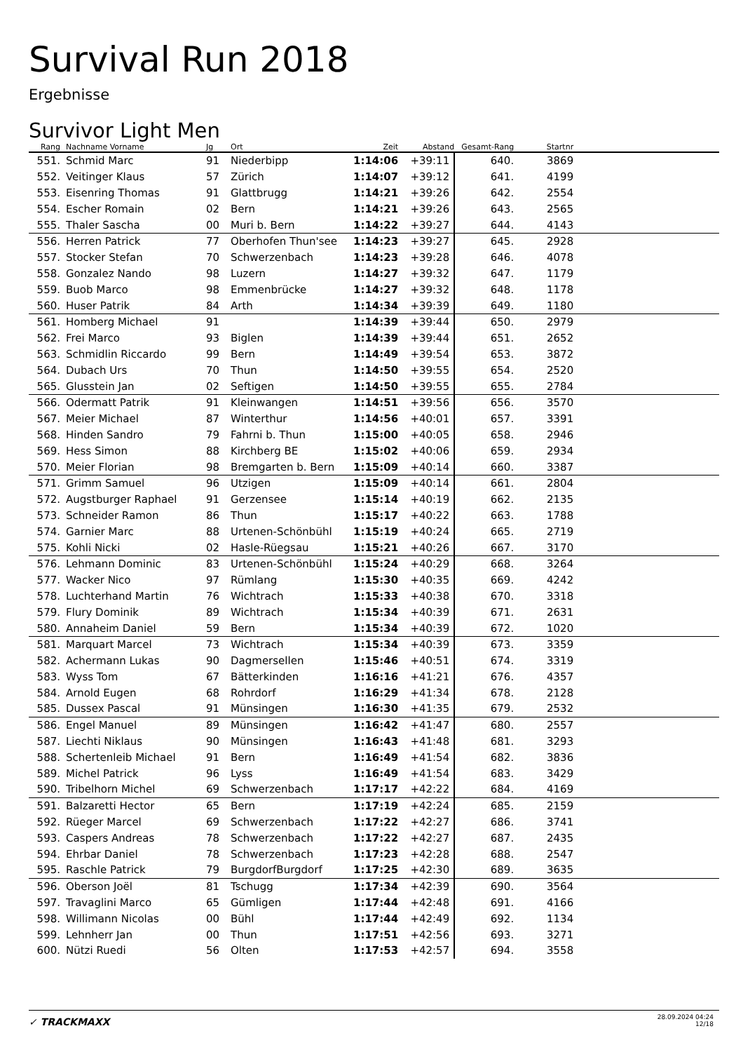Survival Run 2018
Ergebnisse
Survivor Light Men
| Rang | Nachname Vorname | Jg | Ort | Zeit | Abstand | Gesamt-Rang | Startnr | |
| --- | --- | --- | --- | --- | --- | --- | --- | --- |
| 551. | Schmid Marc | 91 | Niederbipp | 1:14:06 | +39:11 | 640. | 3869 | |
| 552. | Veitinger Klaus | 57 | Zürich | 1:14:07 | +39:12 | 641. | 4199 | |
| 553. | Eisenring Thomas | 91 | Glattbrugg | 1:14:21 | +39:26 | 642. | 2554 | |
| 554. | Escher Romain | 02 | Bern | 1:14:21 | +39:26 | 643. | 2565 | |
| 555. | Thaler Sascha | 00 | Muri b. Bern | 1:14:22 | +39:27 | 644. | 4143 | |
| 556. | Herren Patrick | 77 | Oberhofen Thun'see | 1:14:23 | +39:27 | 645. | 2928 | |
| 557. | Stocker Stefan | 70 | Schwerzenbach | 1:14:23 | +39:28 | 646. | 4078 | |
| 558. | Gonzalez Nando | 98 | Luzern | 1:14:27 | +39:32 | 647. | 1179 | |
| 559. | Buob Marco | 98 | Emmenbrücke | 1:14:27 | +39:32 | 648. | 1178 | |
| 560. | Huser Patrik | 84 | Arth | 1:14:34 | +39:39 | 649. | 1180 | |
| 561. | Homberg Michael | 91 | | 1:14:39 | +39:44 | 650. | 2979 | |
| 562. | Frei Marco | 93 | Biglen | 1:14:39 | +39:44 | 651. | 2652 | |
| 563. | Schmidlin Riccardo | 99 | Bern | 1:14:49 | +39:54 | 653. | 3872 | |
| 564. | Dubach Urs | 70 | Thun | 1:14:50 | +39:55 | 654. | 2520 | |
| 565. | Glusstein Jan | 02 | Seftigen | 1:14:50 | +39:55 | 655. | 2784 | |
| 566. | Odermatt Patrik | 91 | Kleinwangen | 1:14:51 | +39:56 | 656. | 3570 | |
| 567. | Meier Michael | 87 | Winterthur | 1:14:56 | +40:01 | 657. | 3391 | |
| 568. | Hinden Sandro | 79 | Fahrni b. Thun | 1:15:00 | +40:05 | 658. | 2946 | |
| 569. | Hess Simon | 88 | Kirchberg BE | 1:15:02 | +40:06 | 659. | 2934 | |
| 570. | Meier Florian | 98 | Bremgarten b. Bern | 1:15:09 | +40:14 | 660. | 3387 | |
| 571. | Grimm Samuel | 96 | Utzigen | 1:15:09 | +40:14 | 661. | 2804 | |
| 572. | Augstburger Raphael | 91 | Gerzensee | 1:15:14 | +40:19 | 662. | 2135 | |
| 573. | Schneider Ramon | 86 | Thun | 1:15:17 | +40:22 | 663. | 1788 | |
| 574. | Garnier Marc | 88 | Urtenen-Schönbühl | 1:15:19 | +40:24 | 665. | 2719 | |
| 575. | Kohli Nicki | 02 | Hasle-Rüegsau | 1:15:21 | +40:26 | 667. | 3170 | |
| 576. | Lehmann Dominic | 83 | Urtenen-Schönbühl | 1:15:24 | +40:29 | 668. | 3264 | |
| 577. | Wacker Nico | 97 | Rümlang | 1:15:30 | +40:35 | 669. | 4242 | |
| 578. | Luchterhand Martin | 76 | Wichtrach | 1:15:33 | +40:38 | 670. | 3318 | |
| 579. | Flury Dominik | 89 | Wichtrach | 1:15:34 | +40:39 | 671. | 2631 | |
| 580. | Annaheim Daniel | 59 | Bern | 1:15:34 | +40:39 | 672. | 1020 | |
| 581. | Marquart Marcel | 73 | Wichtrach | 1:15:34 | +40:39 | 673. | 3359 | |
| 582. | Achermann Lukas | 90 | Dagmersellen | 1:15:46 | +40:51 | 674. | 3319 | |
| 583. | Wyss Tom | 67 | Bätterkinden | 1:16:16 | +41:21 | 676. | 4357 | |
| 584. | Arnold Eugen | 68 | Rohrdorf | 1:16:29 | +41:34 | 678. | 2128 | |
| 585. | Dussex Pascal | 91 | Münsingen | 1:16:30 | +41:35 | 679. | 2532 | |
| 586. | Engel Manuel | 89 | Münsingen | 1:16:42 | +41:47 | 680. | 2557 | |
| 587. | Liechti Niklaus | 90 | Münsingen | 1:16:43 | +41:48 | 681. | 3293 | |
| 588. | Schertenleib Michael | 91 | Bern | 1:16:49 | +41:54 | 682. | 3836 | |
| 589. | Michel Patrick | 96 | Lyss | 1:16:49 | +41:54 | 683. | 3429 | |
| 590. | Tribelhorn Michel | 69 | Schwerzenbach | 1:17:17 | +42:22 | 684. | 4169 | |
| 591. | Balzaretti Hector | 65 | Bern | 1:17:19 | +42:24 | 685. | 2159 | |
| 592. | Rüeger Marcel | 69 | Schwerzenbach | 1:17:22 | +42:27 | 686. | 3741 | |
| 593. | Caspers Andreas | 78 | Schwerzenbach | 1:17:22 | +42:27 | 687. | 2435 | |
| 594. | Ehrbar Daniel | 78 | Schwerzenbach | 1:17:23 | +42:28 | 688. | 2547 | |
| 595. | Raschle Patrick | 79 | BurgdorfBurgdorf | 1:17:25 | +42:30 | 689. | 3635 | |
| 596. | Oberson Joël | 81 | Tschugg | 1:17:34 | +42:39 | 690. | 3564 | |
| 597. | Travaglini Marco | 65 | Gümligen | 1:17:44 | +42:48 | 691. | 4166 | |
| 598. | Willimann Nicolas | 00 | Bühl | 1:17:44 | +42:49 | 692. | 1134 | |
| 599. | Lehnherr Jan | 00 | Thun | 1:17:51 | +42:56 | 693. | 3271 | |
| 600. | Nützi Ruedi | 56 | Olten | 1:17:53 | +42:57 | 694. | 3558 | |
✓ TRACKMAXX
28.09.2024 04:24
12/18